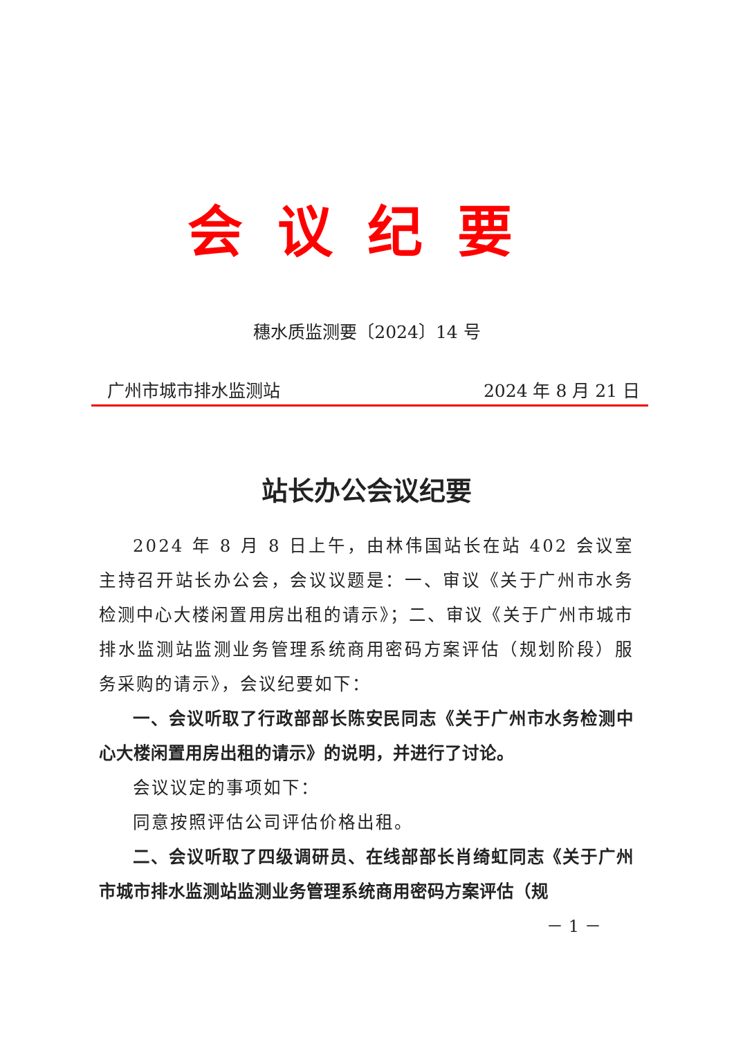会议纪要
穗水质监测要〔2024〕14 号
广州市城市排水监测站 2024 年 8 月 21 日
站长办公会议纪要
2024 年 8 月 8 日上午，由林伟国站长在站 402 会议室主持召开站长办公会，会议议题是：一、审议《关于广州市水务检测中心大楼闲置用房出租的请示》；二、审议《关于广州市城市排水监测站监测业务管理系统商用密码方案评估（规划阶段）服务采购的请示》，会议纪要如下：
一、会议听取了行政部部长陈安民同志《关于广州市水务检测中心大楼闲置用房出租的请示》的说明，并进行了讨论。
会议议定的事项如下：
同意按照评估公司评估价格出租。
二、会议听取了四级调研员、在线部部长肖绮虹同志《关于广州市城市排水监测站监测业务管理系统商用密码方案评估（规
－ 1 －